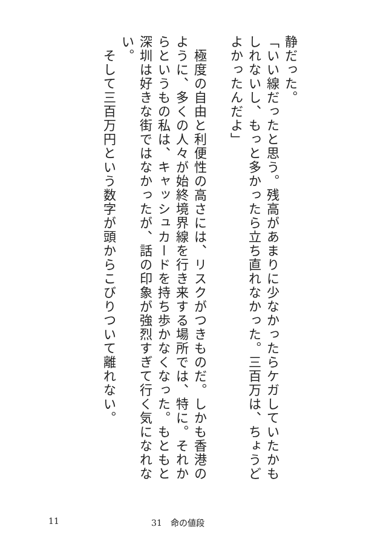静だった。
「いい線だったと思う。残高があまりに少なかったらケガしていたかもしれないし、もっと多かったら立ち直れなかった。三百万は、ちょうどよかったんだよ」
　
　極度の自由と利便性の高さには、リスクがつきものだ。しかも香港のように、多くの人々が始終境界線を行き来する場所では、特に。それからというもの私は、キャッシュカードを持ち歩かなくなった。もともと深圳は好きな街ではなかったが、話の印象が強烈すぎて行く気になれない。
　そして三百万円という数字が頭からこびりついて離れない。
11 31　命の値段